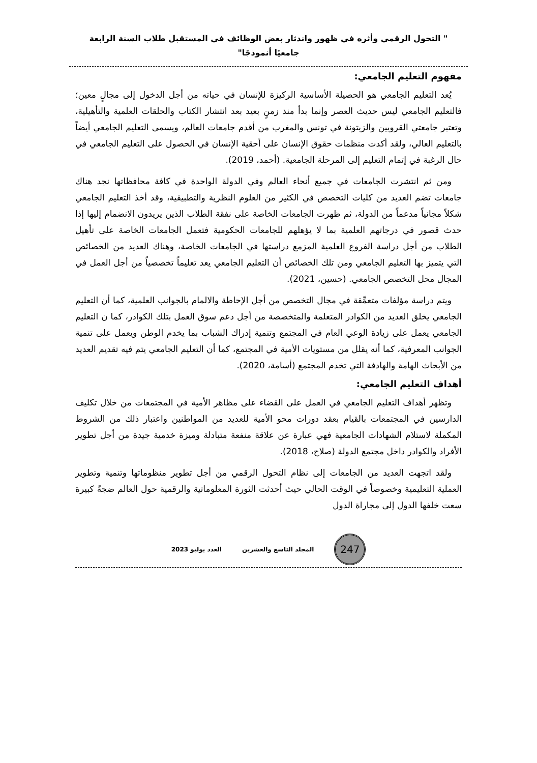" التحول الرقمي وأثره في ظهور واندثار بعض الوظائف في المستقبل طلاب السنة الرابعة
جامعيًا أنموذجًا"
مفهوم التعليم الجامعي:
يُعد التعليم الجامعي هو الحصيلة الأساسية الركيزة للإنسان في حياته من أجل الدخول إلى مجالٍ معين؛ فالتعليم الجامعي ليس حديث العصر وإنما بدأ منذ زمنٍ بعيد بعد انتشار الكتاب والحلقات العلمية والتأهيلية، وتعتبر جامعتي القرويين والزيتونة في تونس والمغرب من أقدم جامعات العالم، ويسمى التعليم الجامعي أيضاً بالتعليم العالي، ولقد أكدت منظمات حقوق الإنسان على أحقية الإنسان في الحصول على التعليم الجامعي في حال الرغبة في إتمام التعليم إلى المرحلة الجامعية. (أحمد، 2019).
ومن ثم انتشرت الجامعات في جميع أنحاء العالم وفي الدولة الواحدة في كافة محافظاتها نجد هناك جامعات تضم العديد من كليات التخصص في الكثير من العلوم النظرية والتطبيقية، وقد أخذ التعليم الجامعي شكلاً مجانياً مدعماً من الدولة، ثم ظهرت الجامعات الخاصة على نفقة الطلاب الذين يريدون الانضمام إليها إذا حدث قصور في درجاتهم العلمية بما لا يؤهلهم للجامعات الحكومية فتعمل الجامعات الخاصة على تأهيل الطلاب من أجل دراسة الفروع العلمية المزمع دراستها في الجامعات الخاصة، وهناك العديد من الخصائص التي يتميز بها التعليم الجامعي ومن تلك الخصائص أن التعليم الجامعي يعد تعليماً تخصصياً من أجل العمل في المجال محل التخصص الجامعي. (حسين، 2021).
ويتم دراسة مؤلفات متعمِّقة في مجال التخصص من أجل الإحاطة والالمام بالجوانب العلمية، كما أن التعليم الجامعي يخلق العديد من الكوادر المتعلمة والمتخصصة من أجل دعم سوق العمل بتلك الكوادر، كما ن التعليم الجامعي يعمل على زيادة الوعي العام في المجتمع وتنمية إدراك الشباب بما يخدم الوطن ويعمل على تنمية الجوانب المعرفية، كما أنه يقلل من مستويات الأمية في المجتمع، كما أن التعليم الجامعي يتم فيه تقديم العديد من الأبحاث الهامة والهادفة التي تخدم المجتمع (أسامة، 2020).
أهداف التعليم الجامعي:
وتظهر أهداف التعليم الجامعي في العمل على القضاء على مظاهر الأمية في المجتمعات من خلال تكليف الدارسين في المجتمعات بالقيام بعقد دورات محو الأمية للعديد من المواطنين واعتبار ذلك من الشروط المكملة لاستلام الشهادات الجامعية فهي عبارة عن علاقة منفعة متبادلة وميزة خدمية جيدة من أجل تطوير الأفراد والكوادر داخل مجتمع الدولة (صلاح، 2018).
ولقد اتجهت العديد من الجامعات إلى نظام التحول الرقمي من أجل تطوير منظوماتها وتنمية وتطوير العملية التعليمية وخصوصاً في الوقت الحالي حيث أحدثت الثورة المعلوماتية والرقمية حول العالم ضجةً كبيرة سعت خلفها الدول إلى مجاراة الدول
247
المجلد التاسع والعشرين العدد يوليو 2023